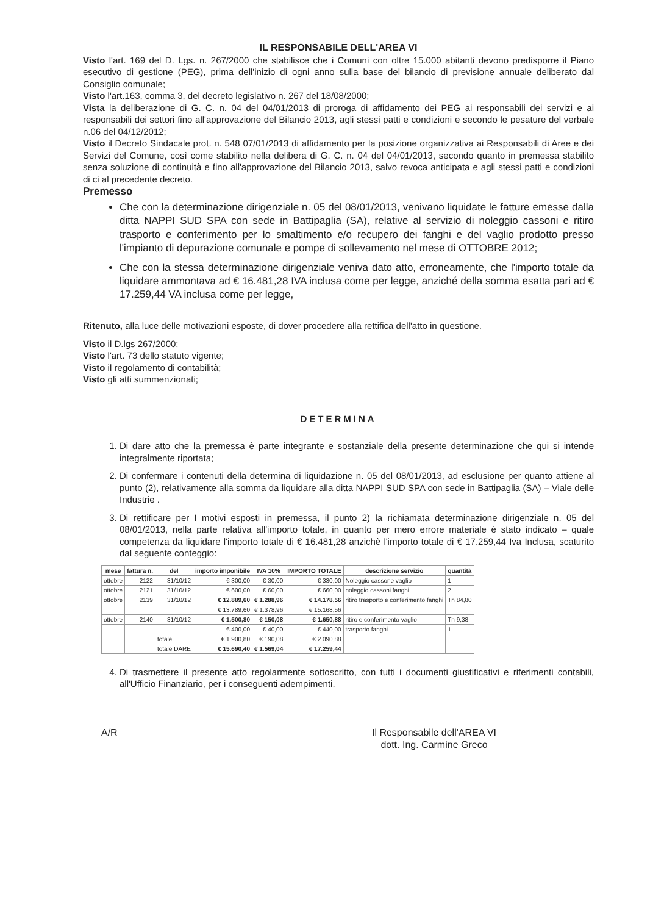IL RESPONSABILE DELL'AREA VI
Visto l'art. 169 del D. Lgs. n. 267/2000 che stabilisce che i Comuni con oltre 15.000 abitanti devono predisporre il Piano esecutivo di gestione (PEG), prima dell'inizio di ogni anno sulla base del bilancio di previsione annuale deliberato dal Consiglio comunale;
Visto l'art.163, comma 3, del decreto legislativo n. 267 del 18/08/2000;
Vista la deliberazione di G. C. n. 04 del 04/01/2013 di proroga di affidamento dei PEG ai responsabili dei servizi e ai responsabili dei settori fino all'approvazione del Bilancio 2013, agli stessi patti e condizioni e secondo le pesature del verbale n.06 del 04/12/2012;
Visto il Decreto Sindacale prot. n. 548 07/01/2013 di affidamento per la posizione organizzativa ai Responsabili di Aree e dei Servizi del Comune, così come stabilito nella delibera di G. C. n. 04 del 04/01/2013, secondo quanto in premessa stabilito senza soluzione di continuità e fino all'approvazione del Bilancio 2013, salvo revoca anticipata e agli stessi patti e condizioni di ci al precedente decreto.
Premesso
Che con la determinazione dirigenziale n. 05 del 08/01/2013, venivano liquidate le fatture emesse dalla ditta NAPPI SUD SPA con sede in Battipaglia (SA), relative al servizio di noleggio cassoni e ritiro trasporto e conferimento per lo smaltimento e/o recupero dei fanghi e del vaglio prodotto presso l'impianto di depurazione comunale e pompe di sollevamento nel mese di OTTOBRE 2012;
Che con la stessa determinazione dirigenziale veniva dato atto, erroneamente, che l'importo totale da liquidare ammontava ad € 16.481,28 IVA inclusa come per legge, anziché della somma esatta pari ad € 17.259,44 VA inclusa come per legge,
Ritenuto, alla luce delle motivazioni esposte, di dover procedere alla rettifica dell'atto in questione.
Visto il D.lgs 267/2000;
Visto l'art. 73 dello statuto vigente;
Visto il regolamento di contabilità;
Visto gli atti summenzionati;
DETERMINA
1. Di dare atto che la premessa è parte integrante e sostanziale della presente determinazione che qui si intende integralmente riportata;
2. Di confermare i contenuti della determina di liquidazione n. 05 del 08/01/2013, ad esclusione per quanto attiene al punto (2), relativamente alla somma da liquidare alla ditta NAPPI SUD SPA con sede in Battipaglia (SA) – Viale delle Industrie .
3. Di rettificare per I motivi esposti in premessa, il punto 2) la richiamata determinazione dirigenziale n. 05 del 08/01/2013, nella parte relativa all'importo totale, in quanto per mero errore materiale è stato indicato – quale competenza da liquidare l'importo totale di € 16.481,28 anzichè l'importo totale di € 17.259,44 Iva Inclusa, scaturito dal seguente conteggio:
| mese | fattura n. | del | importo imponibile | IVA 10% | IMPORTO TOTALE | descrizione servizio | quantità |
| --- | --- | --- | --- | --- | --- | --- | --- |
| ottobre | 2122 | 31/10/12 | € 300,00 | € 30,00 | € 330,00 | Noleggio cassone vaglio | 1 |
| ottobre | 2121 | 31/10/12 | € 600,00 | € 60,00 | € 660,00 | noleggio cassoni fanghi | 2 |
| ottobre | 2139 | 31/10/12 | € 12.889,60 | € 1.288,96 | € 14.178,56 | ritiro trasporto e conferimento fanghi | Tn 84,80 |
| | | | € 13.789,60 | € 1.378,96 | € 15.168,56 | | |
| ottobre | 2140 | 31/10/12 | € 1.500,80 | € 150,08 | € 1.650,88 | ritiro e conferimento vaglio | Tn 9,38 |
| | | | € 400,00 | € 40,00 | € 440,00 | trasporto fanghi | 1 |
| | | totale | € 1.900,80 | € 190,08 | € 2.090,88 | | |
| | | totale DARE | € 15.690,40 | € 1.569,04 | € 17.259,44 | | |
4. Di trasmettere il presente atto regolarmente sottoscritto, con tutti i documenti giustificativi e riferimenti contabili, all'Ufficio Finanziario, per i conseguenti adempimenti.
A/R Il Responsabile dell'AREA VI
dott. Ing. Carmine Greco